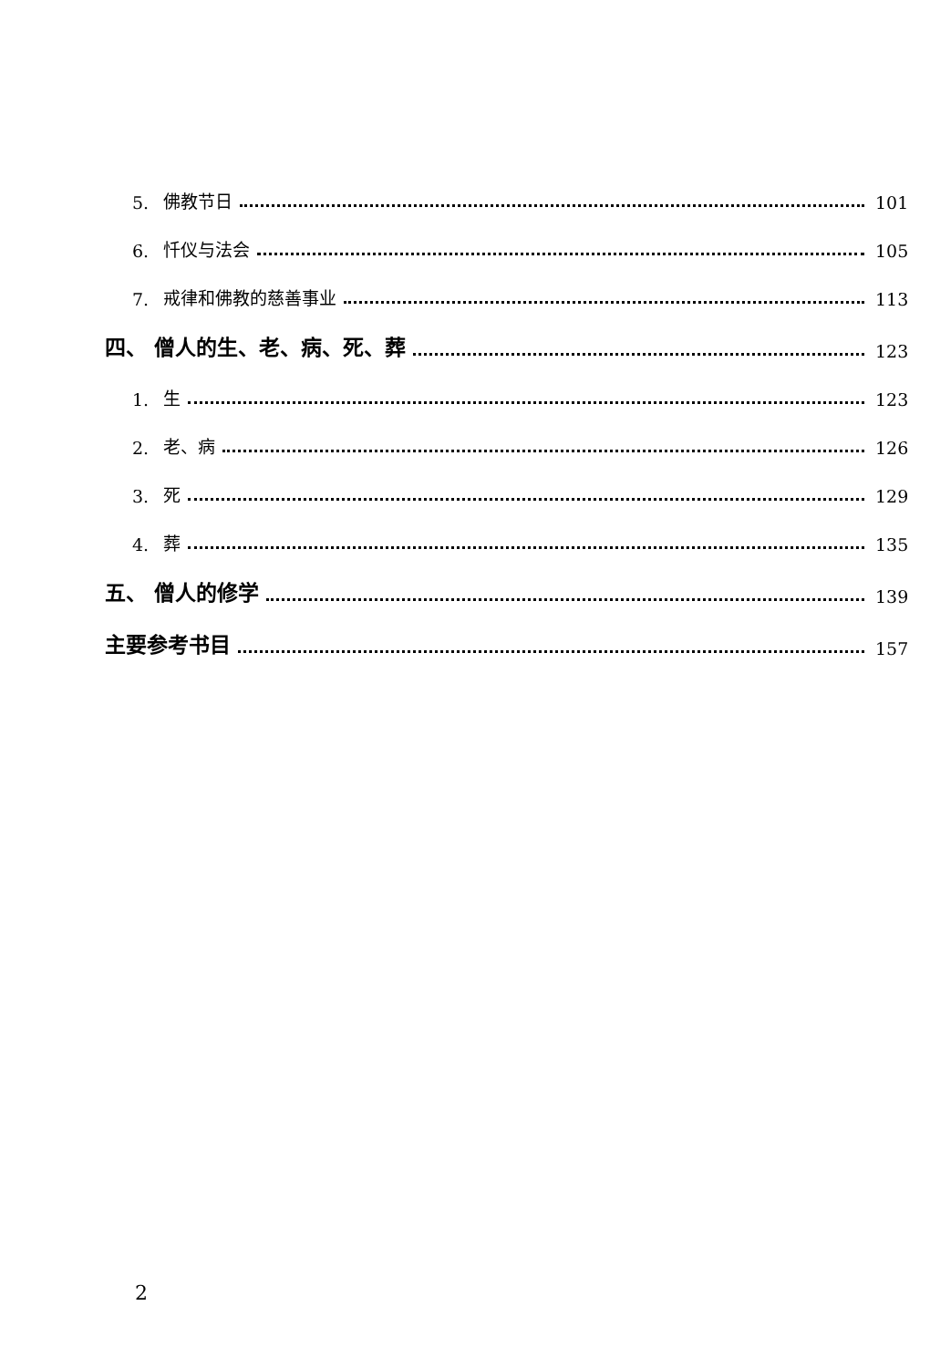5. 佛教节日 101
6. 忏仪与法会 105
7. 戒律和佛教的慈善事业 113
四、 僧人的生、老、病、死、葬 123
1. 生 123
2. 老、病 126
3. 死 129
4. 葬 135
五、 僧人的修学 139
主要参考书目 157
2